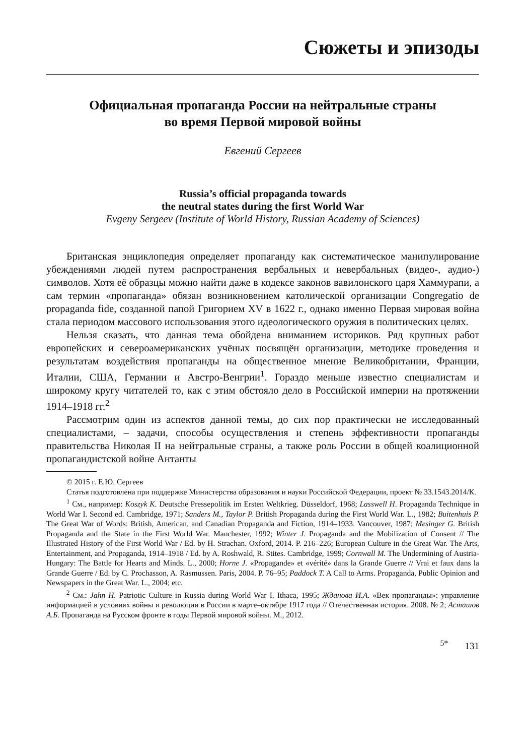Сюжеты и эпизоды
Официальная пропаганда России на нейтральные страны
во время Первой мировой войны
Евгений Сергеев
Russia’s official propaganda towards
the neutral states during the first World War
Evgeny Sergeev (Institute of World History, Russian Academy of Sciences)
Британская энциклопедия определяет пропаганду как систематическое манипулирование убеждениями людей путем распространения вербальных и невербальных (видео-, аудио-) символов. Хотя её образцы можно найти даже в кодексе законов вавилонского царя Хаммурапи, а сам термин «пропаганда» обязан возникновением католической организации Congregatio de propaganda fide, созданной папой Григорием XV в 1622 г., однако именно Первая мировая война стала периодом массового использования этого идеологического оружия в политических целях.
Нельзя сказать, что данная тема обойдена вниманием историков. Ряд крупных работ европейских и североамериканских учёных посвящён организации, методике проведения и результатам воздействия пропаганды на общественное мнение Великобритании, Франции, Италии, США, Германии и Австро-Венгрии<sup>1</sup>. Гораздо меньше известно специалистам и широкому кругу читателей то, как с этим обстояло дело в Российской империи на протяжении 1914–1918 гг.<sup>2</sup>
Рассмотрим один из аспектов данной темы, до сих пор практически не исследованный специалистами, – задачи, способы осуществления и степень эффективности пропаганды правительства Николая II на нейтральные страны, а также роль России в общей коалиционной пропагандистской войне Антанты
© 2015 г. Е.Ю. Сергеев
Статья подготовлена при поддержке Министерства образования и науки Российской Федерации, проект № 33.1543.2014/К.
<sup>1</sup> См., например: Koszyk K. Deutsche Pressepolitik im Ersten Weltkrieg. Düsseldorf, 1968; Lasswell H. Propaganda Technique in World War I. Second ed. Cambridge, 1971; Sanders M., Taylor P. British Propaganda during the First World War. L., 1982; Buitenhuis P. The Great War of Words: British, American, and Canadian Propaganda and Fiction, 1914–1933. Vancouver, 1987; Mesinger G. British Propaganda and the State in the First World War. Manchester, 1992; Winter J. Propaganda and the Mobilization of Consent // The Illustrated History of the First World War / Ed. by H. Strachan. Oxford, 2014. P. 216–226; European Culture in the Great War. The Arts, Entertainment, and Propaganda, 1914–1918 / Ed. by A. Roshwald, R. Stites. Cambridge, 1999; Cornwall M. The Undermining of Austria-Hungary: The Battle for Hearts and Minds. L., 2000; Horne J. «Propagande» et «vérité» dans la Grande Guerre // Vrai et faux dans la Grande Guerre / Ed. by C. Prochasson, A. Rasmussen. Paris, 2004. P. 76–95; Paddock T. A Call to Arms. Propaganda, Public Opinion and Newspapers in the Great War. L., 2004; etc.
<sup>2</sup> См.: Jahn H. Patriotic Culture in Russia during World War I. Ithaca, 1995; Жданова И.А. «Век пропаганды»: управление информацией в условиях войны и революции в России в марте–октябре 1917 года // Отечественная история. 2008. № 2; Асташов А.Б. Пропаганда на Русском фронте в годы Первой мировой войны. М., 2012.
<sup>5*</sup> 131